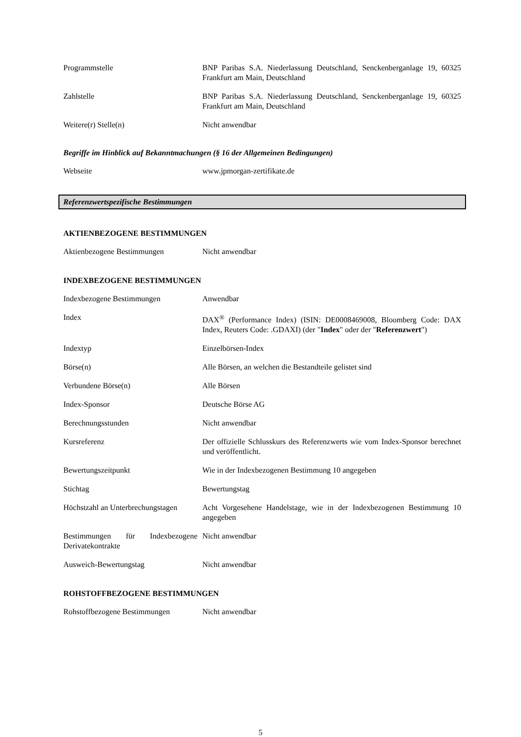Programmstelle BNP Paribas S.A. Niederlassung Deutschland, Senckenberganlage 19, 60325 Frankfurt am Main, Deutschland
Zahlstelle BNP Paribas S.A. Niederlassung Deutschland, Senckenberganlage 19, 60325 Frankfurt am Main, Deutschland
Weitere(r) Stelle(n) Nicht anwendbar
Begriffe im Hinblick auf Bekanntmachungen (§ 16 der Allgemeinen Bedingungen)
Webseite www.jpmorgan-zertifikate.de
Referenzwertspezifische Bestimmungen
AKTIENBEZOGENE BESTIMMUNGEN
Aktienbezogene Bestimmungen Nicht anwendbar
INDEXBEZOGENE BESTIMMUNGEN
Indexbezogene Bestimmungen Anwendbar
Index DAX<sup>®</sup> (Performance Index) (ISIN: DE0008469008, Bloomberg Code: DAX Index, Reuters Code: .GDAXI) (der "Index" oder der "Referenzwert")
Indextyp Einzelbörsen-Index
Börse(n) Alle Börsen, an welchen die Bestandteile gelistet sind
Verbundene Börse(n) Alle Börsen
Index-Sponsor Deutsche Börse AG
Berechnungsstunden Nicht anwendbar
Kursreferenz Der offizielle Schlusskurs des Referenzwerts wie vom Index-Sponsor berechnet und veröffentlicht.
Bewertungszeitpunkt Wie in der Indexbezogenen Bestimmung 10 angegeben
Stichtag Bewertungstag
Höchstzahl an Unterbrechungstagen
Acht Vorgesehene Handelstage, wie in der Indexbezogenen Bestimmung 10 angegeben
Bestimmungen für Indexbezogene Derivatekontrakte
Nicht anwendbar
Ausweich-Bewertungstag Nicht anwendbar
ROHSTOFFBEZOGENE BESTIMMUNGEN
Rohstoffbezogene Bestimmungen Nicht anwendbar
5